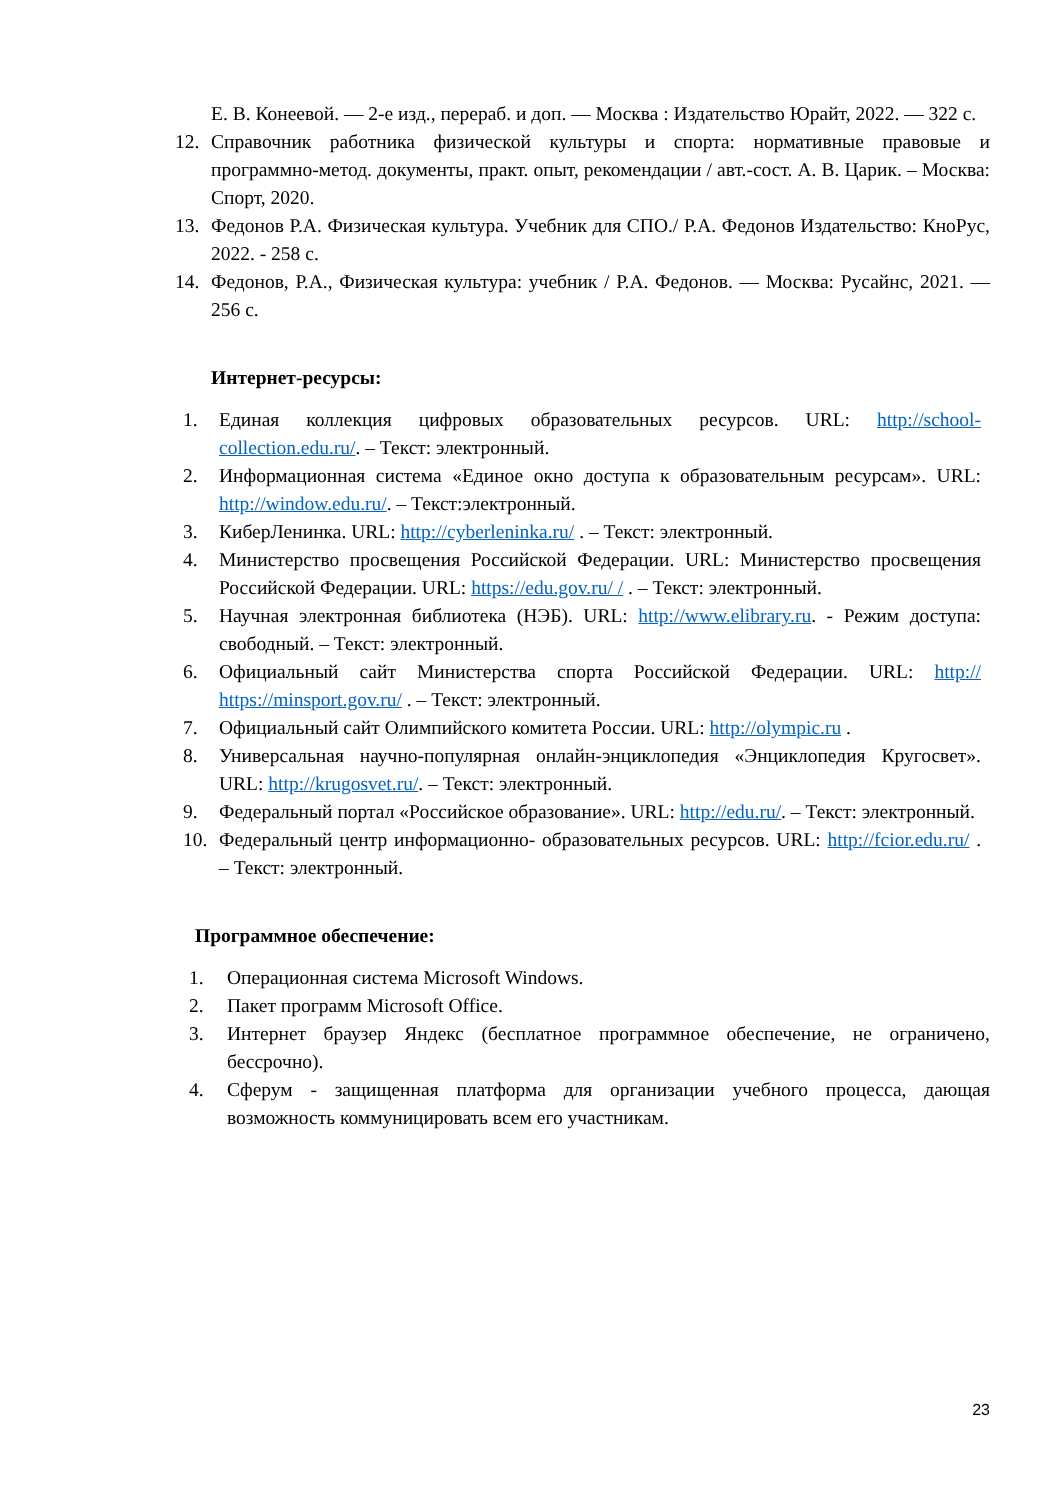Е. В. Конеевой. — 2-е изд., перераб. и доп. — Москва : Издательство Юрайт, 2022. — 322 с.
12. Справочник работника физической культуры и спорта: нормативные правовые и программно-метод. документы, практ. опыт, рекомендации / авт.-сост. А. В. Царик. – Москва: Спорт, 2020.
13. Федонов Р.А. Физическая культура. Учебник для СПО./ Р.А. Федонов Издательство: КноРус, 2022. - 258 с.
14. Федонов, Р.А., Физическая культура: учебник / Р.А. Федонов. — Москва: Русайнс, 2021. — 256 с.
Интернет-ресурсы:
1. Единая коллекция цифровых образовательных ресурсов. URL: http://school-collection.edu.ru/. – Текст: электронный.
2. Информационная система «Единое окно доступа к образовательным ресурсам». URL: http://window.edu.ru/. – Текст:электронный.
3. КиберЛенинка. URL: http://cyberleninka.ru/ . – Текст: электронный.
4. Министерство просвещения Российской Федерации. URL: Министерство просвещения Российской Федерации. URL: https://edu.gov.ru/ / . – Текст: электронный.
5. Научная электронная библиотека (НЭБ). URL: http://www.elibrary.ru. - Режим доступа: свободный. – Текст: электронный.
6. Официальный сайт Министерства спорта Российской Федерации. URL: http:// https://minsport.gov.ru/ . – Текст: электронный.
7. Официальный сайт Олимпийского комитета России. URL: http://olympic.ru .
8. Универсальная научно-популярная онлайн-энциклопедия «Энциклопедия Кругосвет». URL: http://krugosvet.ru/. – Текст: электронный.
9. Федеральный портал «Российское образование». URL: http://edu.ru/. – Текст: электронный.
10. Федеральный центр информационно- образовательных ресурсов. URL: http://fcior.edu.ru/ . – Текст: электронный.
Программное обеспечение:
1. Операционная система Microsoft Windows.
2. Пакет программ Microsoft Office.
3. Интернет браузер Яндекс (бесплатное программное обеспечение, не ограничено, бессрочно).
4. Сферум - защищенная платформа для организации учебного процесса, дающая возможность коммуницировать всем его участникам.
23